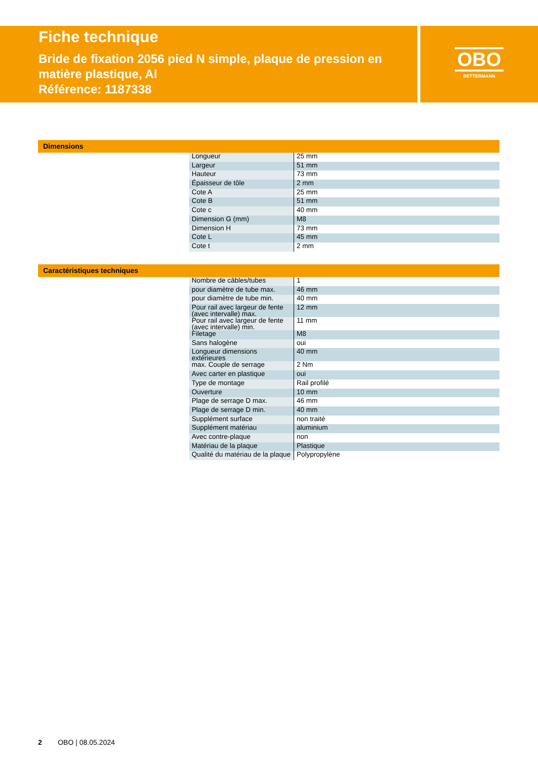Fiche technique
Bride de fixation 2056 pied N simple, plaque de pression en matière plastique, Al
Référence: 1187338
OBO
BETTERMANN
Dimensions
| Longueur | 25 mm |
| Largeur | 51 mm |
| Hauteur | 73 mm |
| Épaisseur de tôle | 2 mm |
| Cote A | 25 mm |
| Cote B | 51 mm |
| Cote c | 40 mm |
| Dimension G (mm) | M8 |
| Dimension H | 73 mm |
| Cote L | 45 mm |
| Cote t | 2 mm |
Caractéristiques techniques
| Nombre de câbles/tubes | 1 |
| pour diamètre de tube max. | 46 mm |
| pour diamètre de tube min. | 40 mm |
| Pour rail avec largeur de fente (avec intervalle) max. | 12 mm |
| Pour rail avec largeur de fente (avec intervalle) min. | 11 mm |
| Filetage | M8 |
| Sans halogène | oui |
| Longueur dimensions extérieures | 40 mm |
| max. Couple de serrage | 2 Nm |
| Avec carter en plastique | oui |
| Type de montage | Rail profilé |
| Ouverture | 10 mm |
| Plage de serrage D max. | 46 mm |
| Plage de serrage D min. | 40 mm |
| Supplément surface | non traité |
| Supplément matériau | aluminium |
| Avec contre-plaque | non |
| Matériau de la plaque | Plastique |
| Qualité du matériau de la plaque | Polypropylène |
2 OBO | 08.05.2024